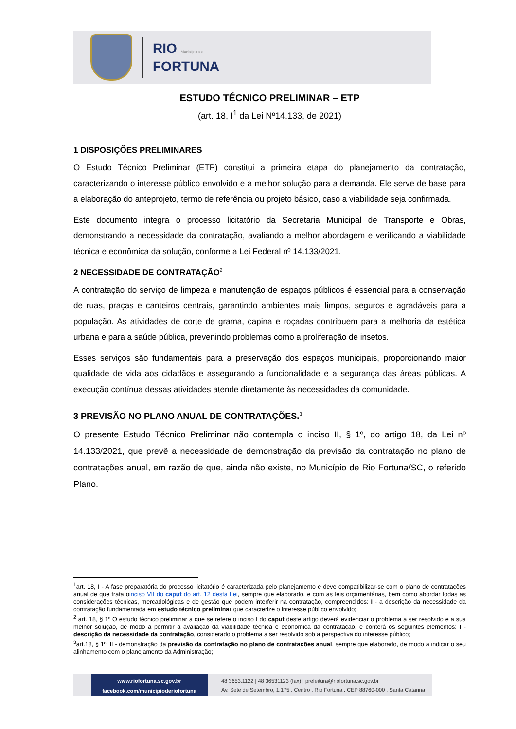RIO Município de
FORTUNA
ESTUDO TÉCNICO PRELIMINAR – ETP
(art. 18, I<sup>1</sup> da Lei Nº14.133, de 2021)
1 DISPOSIÇÕES PRELIMINARES
O Estudo Técnico Preliminar (ETP) constitui a primeira etapa do planejamento da contratação, caracterizando o interesse público envolvido e a melhor solução para a demanda. Ele serve de base para a elaboração do anteprojeto, termo de referência ou projeto básico, caso a viabilidade seja confirmada.
Este documento integra o processo licitatório da Secretaria Municipal de Transporte e Obras, demonstrando a necessidade da contratação, avaliando a melhor abordagem e verificando a viabilidade técnica e econômica da solução, conforme a Lei Federal nº 14.133/2021.
2 NECESSIDADE DE CONTRATAÇÃO<sup>2</sup>
A contratação do serviço de limpeza e manutenção de espaços públicos é essencial para a conservação de ruas, praças e canteiros centrais, garantindo ambientes mais limpos, seguros e agradáveis para a população. As atividades de corte de grama, capina e roçadas contribuem para a melhoria da estética urbana e para a saúde pública, prevenindo problemas como a proliferação de insetos.
Esses serviços são fundamentais para a preservação dos espaços municipais, proporcionando maior qualidade de vida aos cidadãos e assegurando a funcionalidade e a segurança das áreas públicas. A execução contínua dessas atividades atende diretamente às necessidades da comunidade.
3 PREVISÃO NO PLANO ANUAL DE CONTRATAÇÕES.<sup>3</sup>
O presente Estudo Técnico Preliminar não contempla o inciso II, § 1º, do artigo 18, da Lei nº 14.133/2021, que prevê a necessidade de demonstração da previsão da contratação no plano de contratações anual, em razão de que, ainda não existe, no Município de Rio Fortuna/SC, o referido Plano.
<sup>1</sup> art. 18, I - A fase preparatória do processo licitatório é caracterizada pelo planejamento e deve compatibilizar-se com o plano de contratações anual de que trata oinciso VII do caput do art. 12 desta Lei, sempre que elaborado, e com as leis orçamentárias, bem como abordar todas as considerações técnicas, mercadológicas e de gestão que podem interferir na contratação, compreendidos: I - a descrição da necessidade da contratação fundamentada em estudo técnico preliminar que caracterize o interesse público envolvido;
<sup>2</sup> art. 18, § 1º O estudo técnico preliminar a que se refere o inciso I do caput deste artigo deverá evidenciar o problema a ser resolvido e a sua melhor solução, de modo a permitir a avaliação da viabilidade técnica e econômica da contratação, e conterá os seguintes elementos: I - descrição da necessidade da contratação, considerado o problema a ser resolvido sob a perspectiva do interesse público;
<sup>3</sup> art.18, § 1º, II - demonstração da previsão da contratação no plano de contratações anual, sempre que elaborado, de modo a indicar o seu alinhamento com o planejamento da Administração;
www.riofortuna.sc.gov.br
facebook.com/municipioderiofortuna
48 3653.1122 | 48 36531123 (fax) | prefeitura@riofortuna.sc.gov.br
Av. Sete de Setembro, 1.175 . Centro . Rio Fortuna . CEP 88760-000 . Santa Catarina